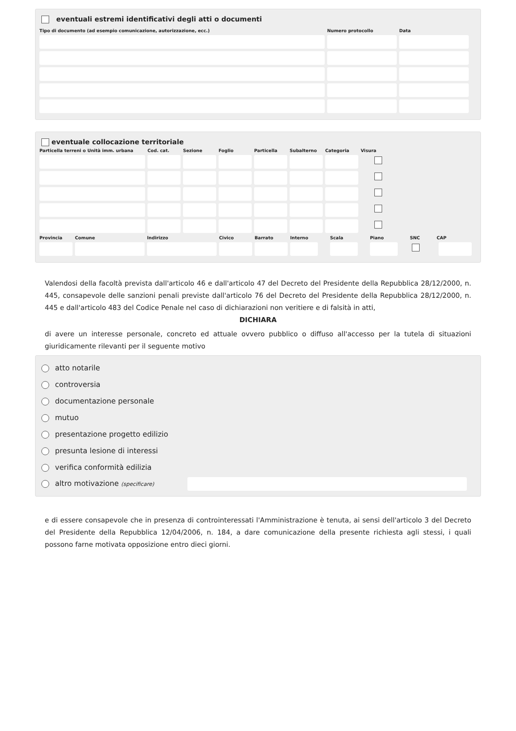eventuali estremi identificativi degli atti o documenti
Tipo di documento (ad esempio comunicazione, autorizzazione, ecc.) Numero protocollo Data
eventuale collocazione territoriale
Particella terreni o Unità imm. urbana Cod. cat. Sezione Foglio Particella Subalterno Categoria Visura
Provincia Comune Indirizzo Civico Barrato Interno Scala Piano SNC CAP
Valendosi della facoltà prevista dall'articolo 46 e dall'articolo 47 del Decreto del Presidente della Repubblica 28/12/2000, n. 445, consapevole delle sanzioni penali previste dall'articolo 76 del Decreto del Presidente della Repubblica 28/12/2000, n. 445 e dall'articolo 483 del Codice Penale nel caso di dichiarazioni non veritiere e di falsità in atti,
DICHIARA
di avere un interesse personale, concreto ed attuale ovvero pubblico o diffuso all'accesso per la tutela di situazioni giuridicamente rilevanti per il seguente motivo
atto notarile
controversia
documentazione personale
mutuo
presentazione progetto edilizio
presunta lesione di interessi
verifica conformità edilizia
altro motivazione (specificare)
e di essere consapevole che in presenza di controinteressati l'Amministrazione è tenuta, ai sensi dell'articolo 3 del Decreto del Presidente della Repubblica 12/04/2006, n. 184, a dare comunicazione della presente richiesta agli stessi, i quali possono farne motivata opposizione entro dieci giorni.